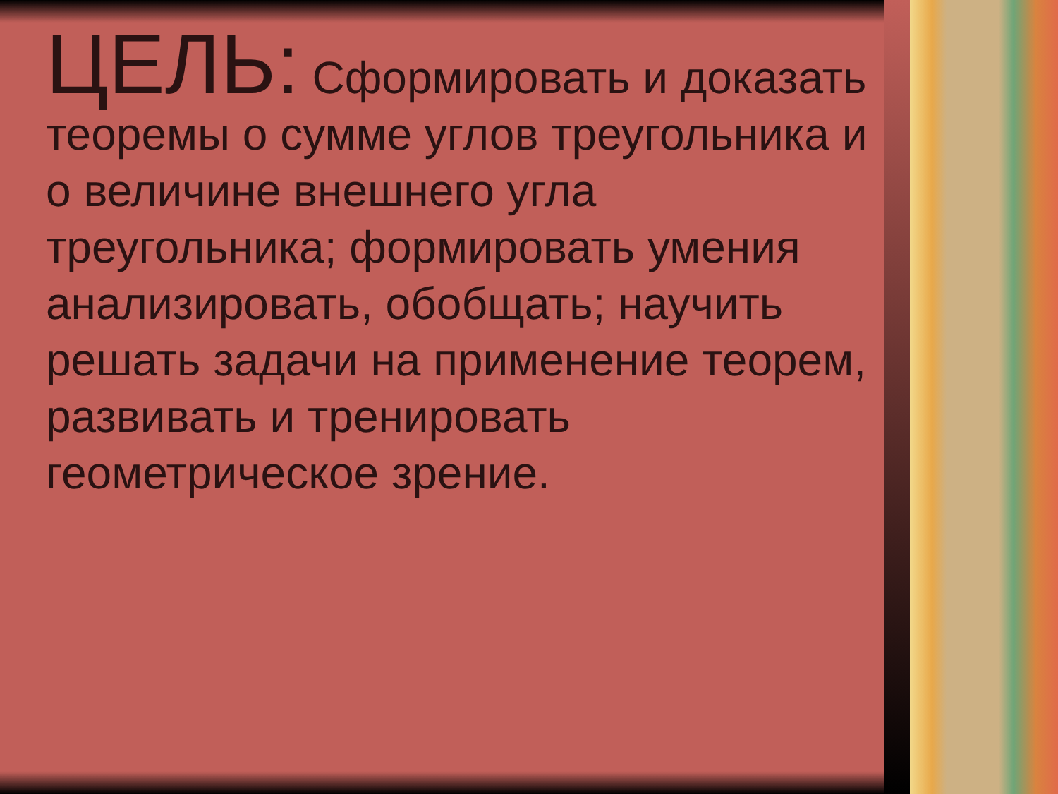ЦЕЛЬ: Сформировать и доказать теоремы о сумме углов треугольника и о величине внешнего угла треугольника; формировать умения анализировать, обобщать; научить решать задачи на применение теорем, развивать и тренировать геометрическое зрение.